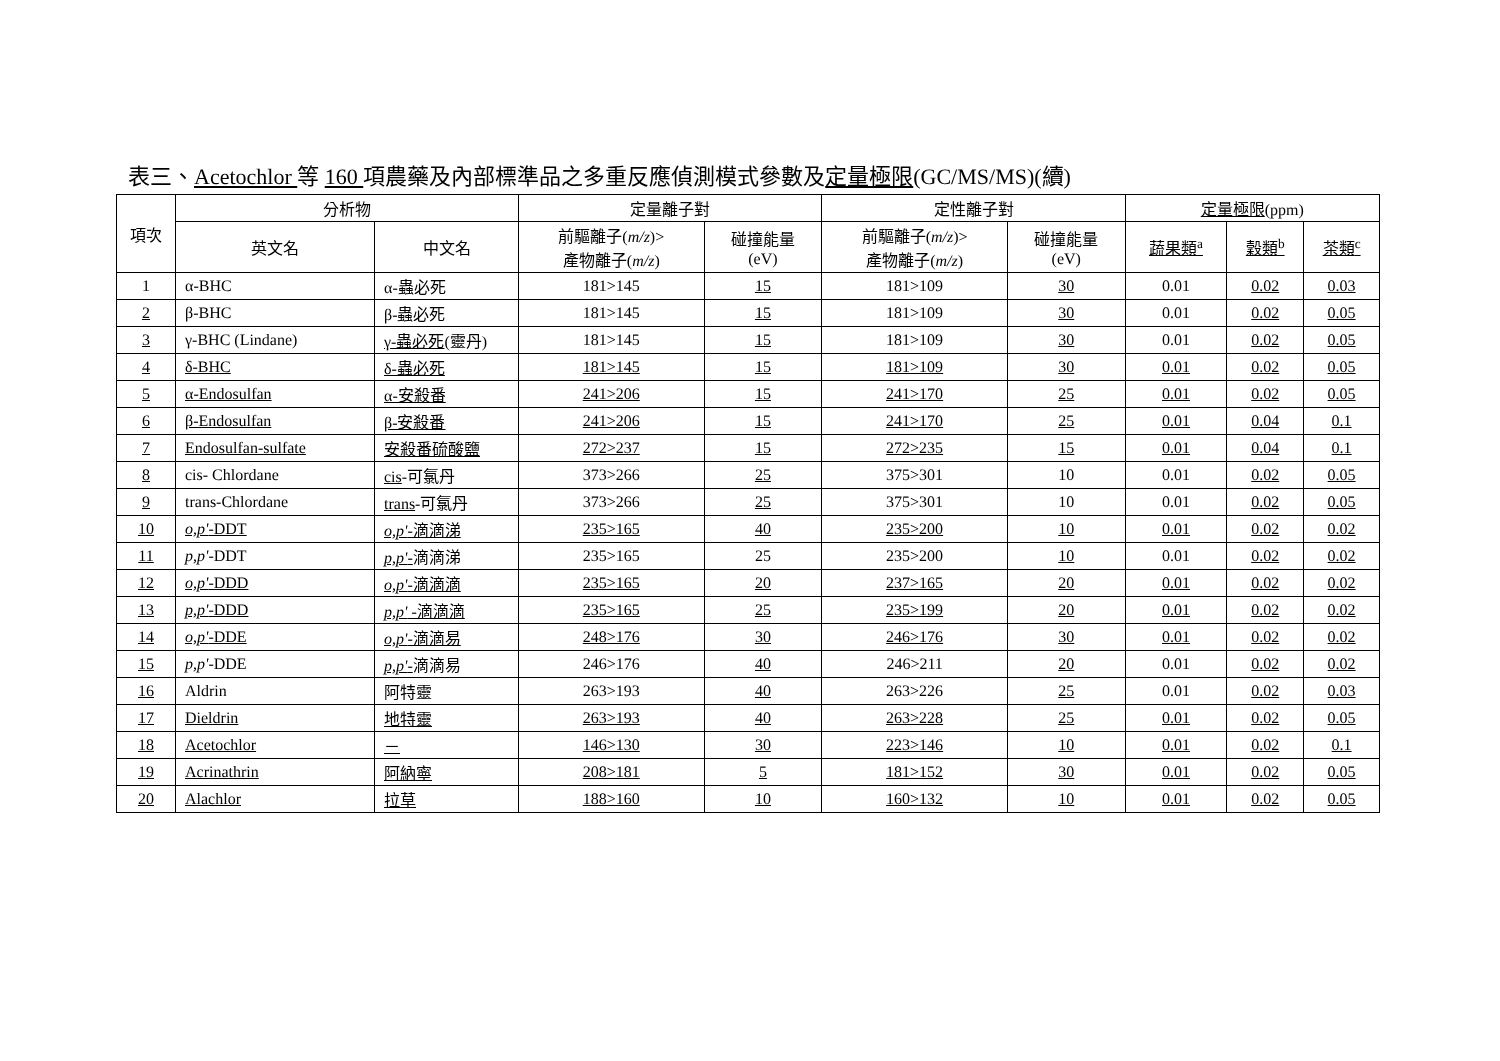表三、Acetochlor 等 160 項農藥及內部標準品之多重反應偵測模式參數及定量極限(GC/MS/MS)(續)
| 項次 | 分析物 | | 定量離子對 | | 定性離子對 | | 定量極限 (ppm) | | |
| --- | --- | --- | --- | --- | --- | --- | --- | --- | --- |
| | 英文名 | 中文名 | 前驅離子( m/z )> 產物離子( m/z ) | 碰撞能量 (eV) | 前驅離子( m/z )> 產物離子( m/z ) | 碰撞能量 (eV) | 蔬果類<sup>a</sup> | 穀類<sup>b</sup> | 茶類<sup>c</sup> |
| 1 | α-BHC | α-蟲必死 | 181>145 | 15 | 181>109 | 30 | 0.01 | 0.02 | 0.03 |
| 2 | β-BHC | β-蟲必死 | 181>145 | 15 | 181>109 | 30 | 0.01 | 0.02 | 0.05 |
| 3 | γ-BHC (Lindane) | γ-蟲必死 (靈丹) | 181>145 | 15 | 181>109 | 30 | 0.01 | 0.02 | 0.05 |
| 4 | δ-BHC | δ-蟲必死 | 181>145 | 15 | 181>109 | 30 | 0.01 | 0.02 | 0.05 |
| 5 | α-Endosulfan | α-安殺番 | 241>206 | 15 | 241>170 | 25 | 0.01 | 0.02 | 0.05 |
| 6 | β-Endosulfan | β-安殺番 | 241>206 | 15 | 241>170 | 25 | 0.01 | 0.04 | 0.1 |
| 7 | Endosulfan-sulfate | 安殺番硫酸鹽 | 272>237 | 15 | 272>235 | 15 | 0.01 | 0.04 | 0.1 |
| 8 | cis- Chlordane | cis -可氯丹 | 373>266 | 25 | 375>301 | 10 | 0.01 | 0.02 | 0.05 |
| 9 | trans-Chlordane | trans -可氯丹 | 373>266 | 25 | 375>301 | 10 | 0.01 | 0.02 | 0.05 |
| 10 | o,p' -DDT | o,p' -滴滴涕 | 235>165 | 40 | 235>200 | 10 | 0.01 | 0.02 | 0.02 |
| 11 | p,p' -DDT | p,p' - 滴滴涕 | 235>165 | 25 | 235>200 | 10 | 0.01 | 0.02 | 0.02 |
| 12 | o,p' -DDD | o,p' -滴滴滴 | 235>165 | 20 | 237>165 | 20 | 0.01 | 0.02 | 0.02 |
| 13 | p,p' -DDD | p,p' -滴滴滴 | 235>165 | 25 | 235>199 | 20 | 0.01 | 0.02 | 0.02 |
| 14 | o,p' -DDE | o,p' -滴滴易 | 248>176 | 30 | 246>176 | 30 | 0.01 | 0.02 | 0.02 |
| 15 | p,p' -DDE | p,p' - 滴滴易 | 246>176 | 40 | 246>211 | 20 | 0.01 | 0.02 | 0.02 |
| 16 | Aldrin | 阿特靈 | 263>193 | 40 | 263>226 | 25 | 0.01 | 0.02 | 0.03 |
| 17 | Dieldrin | 地特靈 | 263>193 | 40 | 263>228 | 25 | 0.01 | 0.02 | 0.05 |
| 18 | Acetochlor | － | 146>130 | 30 | 223>146 | 10 | 0.01 | 0.02 | 0.1 |
| 19 | Acrinathrin | 阿納寧 | 208>181 | 5 | 181>152 | 30 | 0.01 | 0.02 | 0.05 |
| 20 | Alachlor | 拉草 | 188>160 | 10 | 160>132 | 10 | 0.01 | 0.02 | 0.05 |